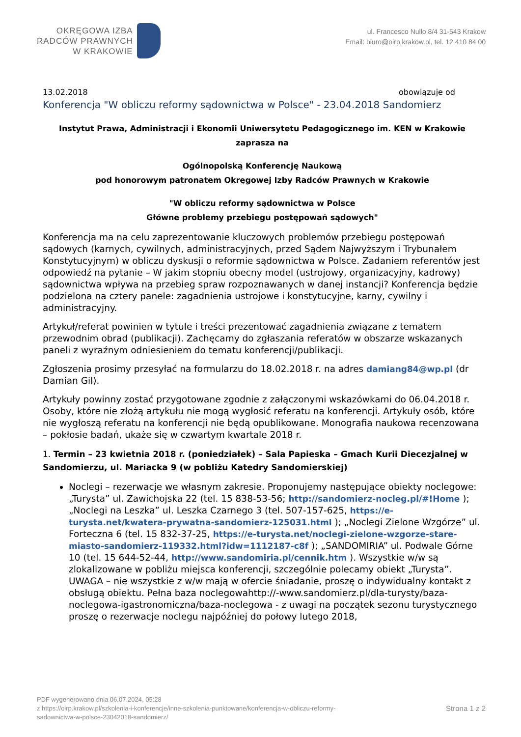OKRĘGOWA IZBA
RADCÓW PRAWNYCH
W KRAKOWIE
ul. Francesco Nullo 8/4 31-543 Krakow
Email: biuro@oirp.krakow.pl, tel. 12 410 84 00
13.02.2018 obowiązuje od
Konferencja "W obliczu reformy sądownictwa w Polsce" - 23.04.2018 Sandomierz
Instytut Prawa, Administracji i Ekonomii Uniwersytetu Pedagogicznego im. KEN w Krakowie
zaprasza na
Ogólnopolską Konferencję Naukową
pod honorowym patronatem Okręgowej Izby Radców Prawnych w Krakowie
"W obliczu reformy sądownictwa w Polsce
Główne problemy przebiegu postępowań sądowych"
Konferencja ma na celu zaprezentowanie kluczowych problemów przebiegu postępowań sądowych (karnych, cywilnych, administracyjnych, przed Sądem Najwyższym i Trybunałem Konstytucyjnym) w obliczu dyskusji o reformie sądownictwa w Polsce. Zadaniem referentów jest odpowiedź na pytanie – W jakim stopniu obecny model (ustrojowy, organizacyjny, kadrowy) sądownictwa wpływa na przebieg spraw rozpoznawanych w danej instancji? Konferencja będzie podzielona na cztery panele: zagadnienia ustrojowe i konstytucyjne, karny, cywilny i administracyjny.
Artykuł/referat powinien w tytule i treści prezentować zagadnienia związane z tematem przewodnim obrad (publikacji). Zachęcamy do zgłaszania referatów w obszarze wskazanych paneli z wyraźnym odniesieniem do tematu konferencji/publikacji.
Zgłoszenia prosimy przesyłać na formularzu do 18.02.2018 r. na adres damiang84@wp.pl (dr Damian Gil).
Artykuły powinny zostać przygotowane zgodnie z załączonymi wskazówkami do 06.04.2018 r. Osoby, które nie złożą artykułu nie mogą wygłosić referatu na konferencji. Artykuły osób, które nie wygłoszą referatu na konferencji nie będą opublikowane. Monografia naukowa recenzowana – pokłosie badań, ukaże się w czwartym kwartale 2018 r.
1. Termin – 23 kwietnia 2018 r. (poniedziałek) – Sala Papieska – Gmach Kurii Diecezjalnej w Sandomierzu, ul. Mariacka 9 (w pobliżu Katedry Sandomierskiej)
Noclegi – rezerwacje we własnym zakresie. Proponujemy następujące obiekty noclegowe: „Turysta” ul. Zawichojska 22 (tel. 15 838-53-56; http://sandomierz-nocleg.pl/#!Home ); „Noclegi na Leszka” ul. Leszka Czarnego 3 (tel. 507-157-625, https://e-turysta.net/kwatera-prywatna-sandomierz-125031.html ); „Noclegi Zielone Wzgórze” ul. Forteczna 6 (tel. 15 832-37-25, https://e-turysta.net/noclegi-zielone-wzgorze-stare-miasto-sandomierz-119332.html?idw=1112187-c8f ); „SANDOMIRIA” ul. Podwale Górne 10 (tel. 15 644-52-44, http://www.sandomiria.pl/cennik.htm ). Wszystkie w/w są zlokalizowane w pobliżu miejsca konferencji, szczególnie polecamy obiekt „Turysta”. UWAGA – nie wszystkie z w/w mają w ofercie śniadanie, proszę o indywidualny kontakt z obsługą obiektu. Pełna baza noclegowahttp://-www.sandomierz.pl/dla-turysty/baza-noclegowa-igastronomiczna/baza-noclegowa - z uwagi na początek sezonu turystycznego proszę o rezerwacje noclegu najpóźniej do połowy lutego 2018,
PDF wygenerowano dnia 06.07.2024, 05:28
z https://oirp.krakow.pl/szkolenia-i-konferencje/inne-szkolenia-punktowane/konferencja-w-obliczu-reformy-
sadownictwa-w-polsce-23042018-sandomierz/
Strona 1 z 2